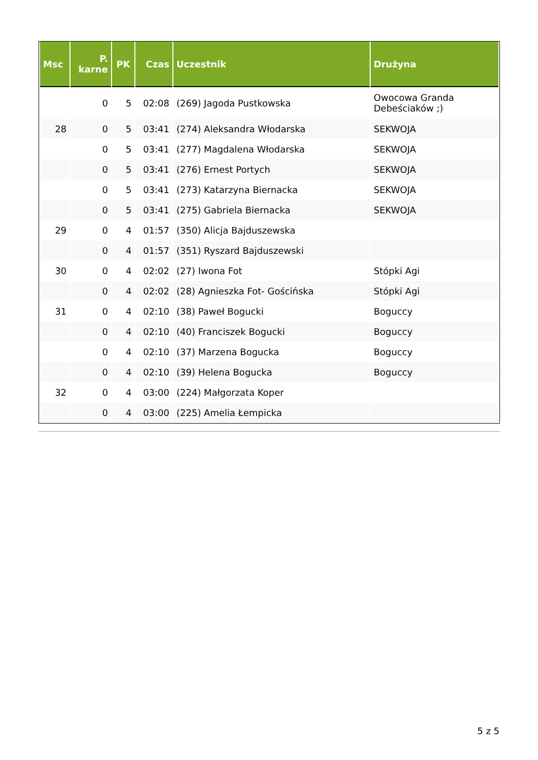| Msc | P. karne | PK | Czas | Uczestnik | Drużyna |
| --- | --- | --- | --- | --- | --- |
| | 0 | 5 | 02:08 | (269) Jagoda Pustkowska | Owocowa Granda Debeściaków ;) |
| 28 | 0 | 5 | 03:41 | (274) Aleksandra Włodarska | SEKWOJA |
| | 0 | 5 | 03:41 | (277) Magdalena Włodarska | SEKWOJA |
| | 0 | 5 | 03:41 | (276) Ernest Portych | SEKWOJA |
| | 0 | 5 | 03:41 | (273) Katarzyna Biernacka | SEKWOJA |
| | 0 | 5 | 03:41 | (275) Gabriela Biernacka | SEKWOJA |
| 29 | 0 | 4 | 01:57 | (350) Alicja Bajduszewska | |
| | 0 | 4 | 01:57 | (351) Ryszard Bajduszewski | |
| 30 | 0 | 4 | 02:02 | (27) Iwona Fot | Stópki Agi |
| | 0 | 4 | 02:02 | (28) Agnieszka Fot- Gościńska | Stópki Agi |
| 31 | 0 | 4 | 02:10 | (38) Paweł Bogucki | Boguccy |
| | 0 | 4 | 02:10 | (40) Franciszek Bogucki | Boguccy |
| | 0 | 4 | 02:10 | (37) Marzena Bogucka | Boguccy |
| | 0 | 4 | 02:10 | (39) Helena Bogucka | Boguccy |
| 32 | 0 | 4 | 03:00 | (224) Małgorzata Koper | |
| | 0 | 4 | 03:00 | (225) Amelia Łempicka | |
5 z 5